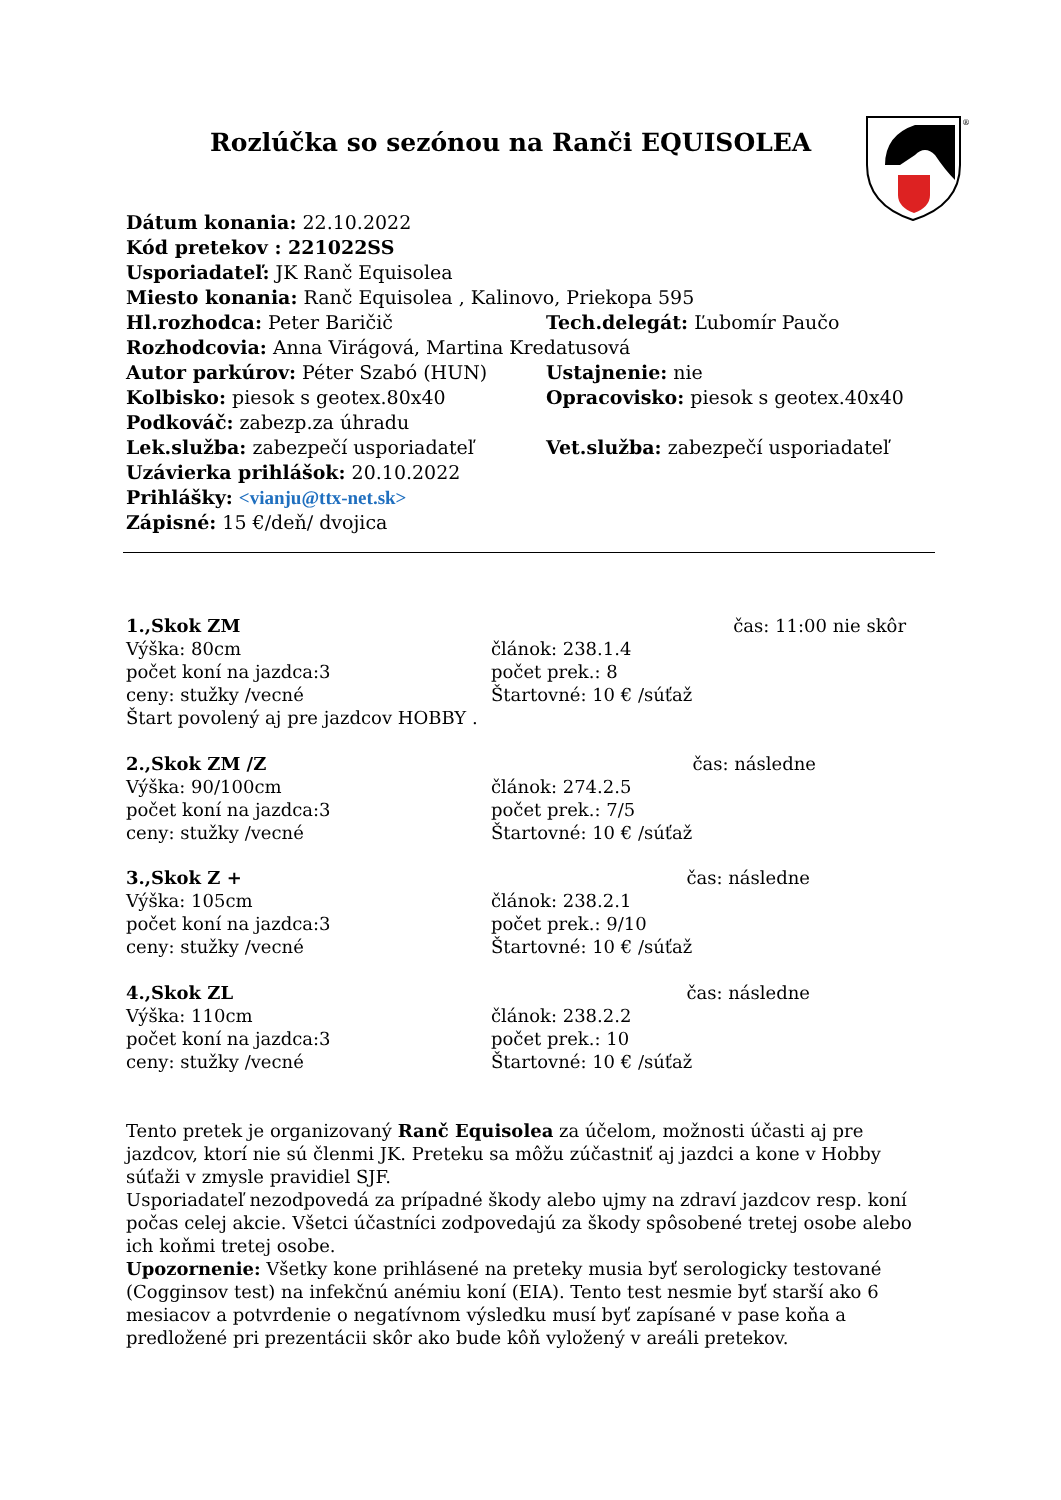Rozlúčka so sezónou na Ranči EQUISOLEA
®
Dátum konania: 22.10.2022
Kód pretekov : 221022SS
Usporiadateľ: JK Ranč Equisolea
Miesto konania: Ranč Equisolea , Kalinovo, Priekopa 595
Hl.rozhodca: Peter Baričič Tech.delegát: Ľubomír Paučo
Rozhodcovia: Anna Virágová, Martina Kredatusová
Autor parkúrov: Péter Szabó (HUN) Ustajnenie: nie
Kolbisko: piesok s geotex.80x40 Opracovisko: piesok s geotex.40x40
Podkováč: zabezp.za úhradu
Lek.služba: zabezpečí usporiadateľ Vet.služba: zabezpečí usporiadateľ
Uzávierka prihlášok: 20.10.2022
Prihlášky: <vianju@ttx-net.sk>
Zápisné: 15 €/deň/ dvojica
1.,Skok ZM čas: 11:00 nie skôr
Výška: 80cm článok: 238.1.4
počet koní na jazdca:3 počet prek.: 8
ceny: stužky /vecné Štartovné: 10 € /súťaž
Štart povolený aj pre jazdcov HOBBY .
2.,Skok ZM /Z čas: následne
Výška: 90/100cm článok: 274.2.5
počet koní na jazdca:3 počet prek.: 7/5
ceny: stužky /vecné Štartovné: 10 € /súťaž
3.,Skok Z + čas: následne
Výška: 105cm článok: 238.2.1
počet koní na jazdca:3 počet prek.: 9/10
ceny: stužky /vecné Štartovné: 10 € /súťaž
4.,Skok ZL čas: následne
Výška: 110cm článok: 238.2.2
počet koní na jazdca:3 počet prek.: 10
ceny: stužky /vecné Štartovné: 10 € /súťaž
Tento pretek je organizovaný Ranč Equisolea za účelom, možnosti účasti aj pre jazdcov, ktorí nie sú členmi JK. Preteku sa môžu zúčastniť aj jazdci a kone v Hobby súťaži v zmysle pravidiel SJF.
Usporiadateľ nezodpovedá za prípadné škody alebo ujmy na zdraví jazdcov resp. koní počas celej akcie. Všetci účastníci zodpovedajú za škody spôsobené tretej osobe alebo ich koňmi tretej osobe.
Upozornenie: Všetky kone prihlásené na preteky musia byť serologicky testované (Cogginsov test) na infekčnú anémiu koní (EIA). Tento test nesmie byť starší ako 6 mesiacov a potvrdenie o negatívnom výsledku musí byť zapísané v pase koňa a predložené pri prezentácii skôr ako bude kôň vyložený v areáli pretekov.